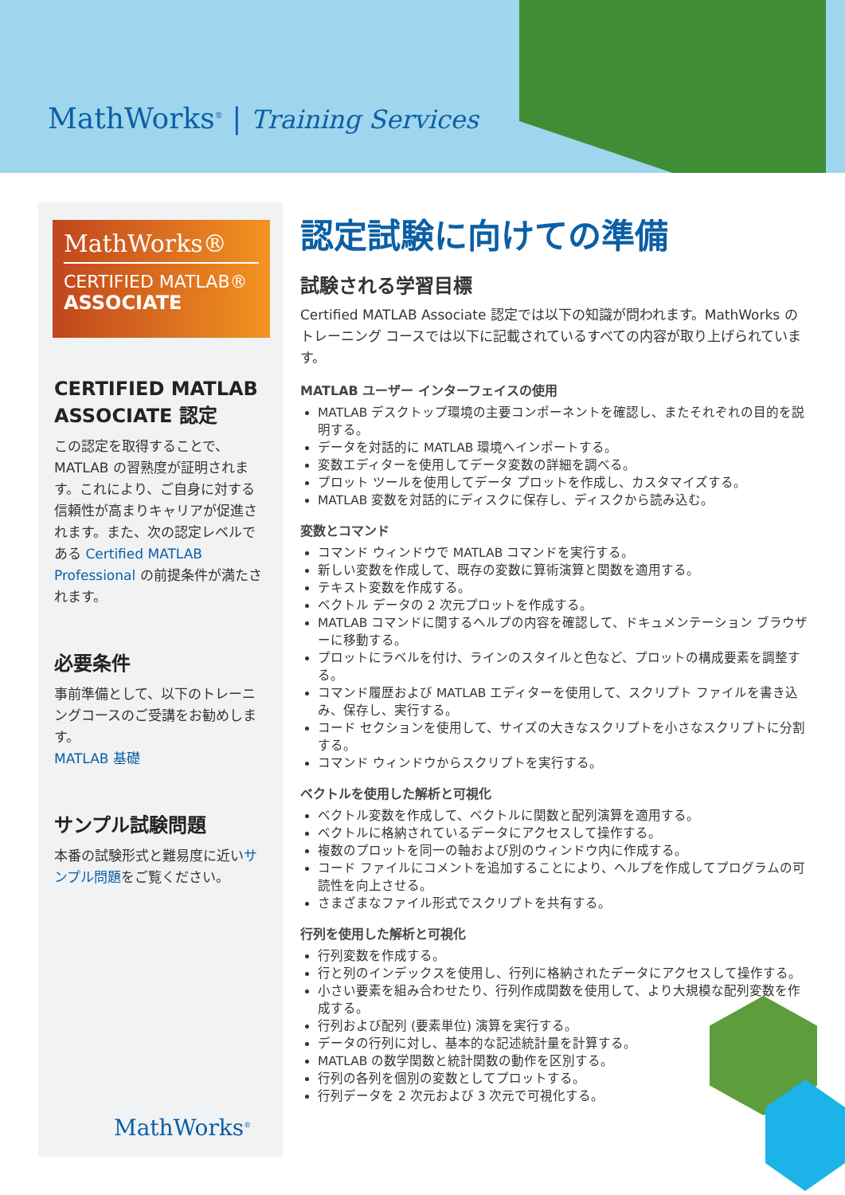MathWorks<sup>®</sup> | Training Services
MathWorks®
CERTIFIED MATLAB®
ASSOCIATE
CERTIFIED MATLAB ASSOCIATE 認定
この認定を取得することで、MATLAB の習熟度が証明されます。これにより、ご自身に対する信頼性が高まりキャリアが促進されます。また、次の認定レベルである Certified MATLAB Professional の前提条件が満たされます。
必要条件
事前準備として、以下のトレーニングコースのご受講をお勧めします。
MATLAB 基礎
サンプル試験問題
本番の試験形式と難易度に近いサンプル問題をご覧ください。
MathWorks<sup>®</sup>
認定試験に向けての準備
試験される学習目標
Certified MATLAB Associate 認定では以下の知識が問われます。MathWorks のトレーニング コースでは以下に記載されているすべての内容が取り上げられています。
MATLAB ユーザー インターフェイスの使用
MATLAB デスクトップ環境の主要コンポーネントを確認し、またそれぞれの目的を説明する。
データを対話的に MATLAB 環境へインポートする。
変数エディターを使用してデータ変数の詳細を調べる。
プロット ツールを使用してデータ プロットを作成し、カスタマイズする。
MATLAB 変数を対話的にディスクに保存し、ディスクから読み込む。
変数とコマンド
コマンド ウィンドウで MATLAB コマンドを実行する。
新しい変数を作成して、既存の変数に算術演算と関数を適用する。
テキスト変数を作成する。
ベクトル データの 2 次元プロットを作成する。
MATLAB コマンドに関するヘルプの内容を確認して、ドキュメンテーション ブラウザーに移動する。
プロットにラベルを付け、ラインのスタイルと色など、プロットの構成要素を調整する。
コマンド履歴および MATLAB エディターを使用して、スクリプト ファイルを書き込み、保存し、実行する。
コード セクションを使用して、サイズの大きなスクリプトを小さなスクリプトに分割する。
コマンド ウィンドウからスクリプトを実行する。
ベクトルを使用した解析と可視化
ベクトル変数を作成して、ベクトルに関数と配列演算を適用する。
ベクトルに格納されているデータにアクセスして操作する。
複数のプロットを同一の軸および別のウィンドウ内に作成する。
コード ファイルにコメントを追加することにより、ヘルプを作成してプログラムの可読性を向上させる。
さまざまなファイル形式でスクリプトを共有する。
行列を使用した解析と可視化
行列変数を作成する。
行と列のインデックスを使用し、行列に格納されたデータにアクセスして操作する。
小さい要素を組み合わせたり、行列作成関数を使用して、より大規模な配列変数を作成する。
行列および配列 (要素単位) 演算を実行する。
データの行列に対し、基本的な記述統計量を計算する。
MATLAB の数学関数と統計関数の動作を区別する。
行列の各列を個別の変数としてプロットする。
行列データを 2 次元および 3 次元で可視化する。